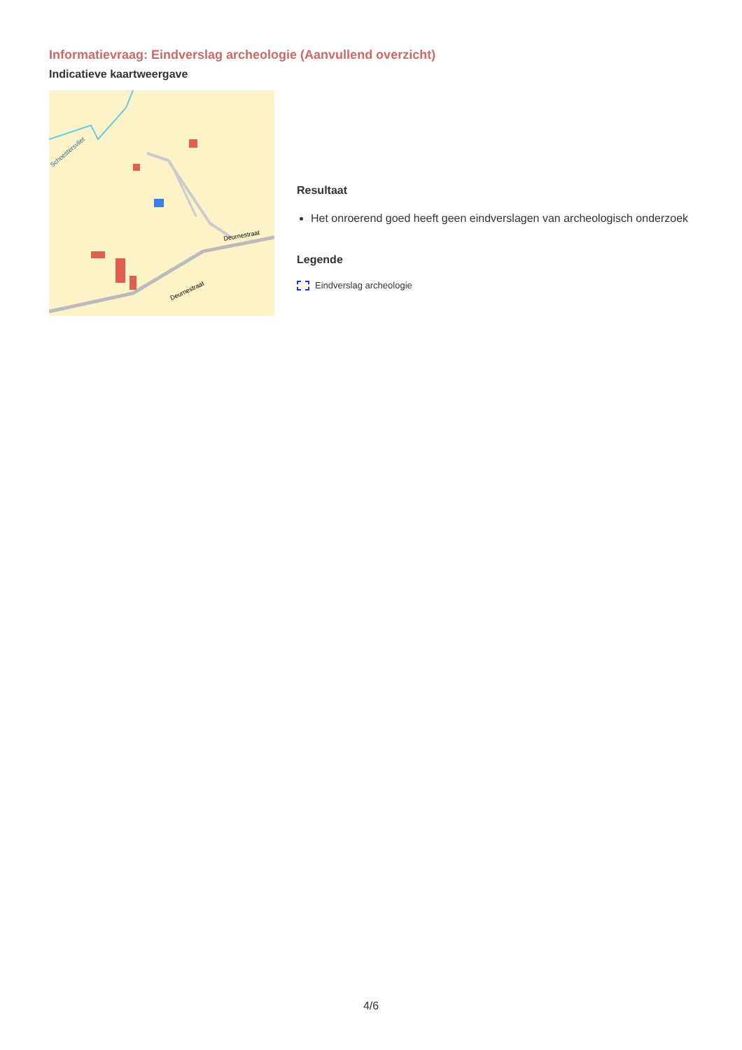Informatievraag: Eindverslag archeologie (Aanvullend overzicht)
Indicatieve kaartweergave
Deurnestraat
Deurnestraat
Schoestersvliet
Resultaat
Het onroerend goed heeft geen eindverslagen van archeologisch onderzoek
Legende
Eindverslag archeologie
4/6